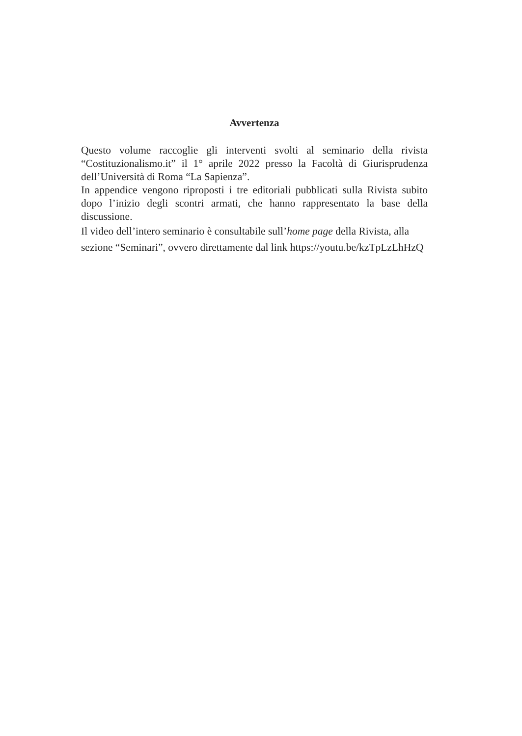Avvertenza
Questo volume raccoglie gli interventi svolti al seminario della rivista “Costituzionalismo.it” il 1° aprile 2022 presso la Facoltà di Giurisprudenza dell’Università di Roma “La Sapienza”.
In appendice vengono riproposti i tre editoriali pubblicati sulla Rivista subito dopo l’inizio degli scontri armati, che hanno rappresentato la base della discussione.
Il video dell’intero seminario è consultabile sull’home page della Rivista, alla sezione “Seminari”, ovvero direttamente dal link https://youtu.be/kzTpLzLhHzQ